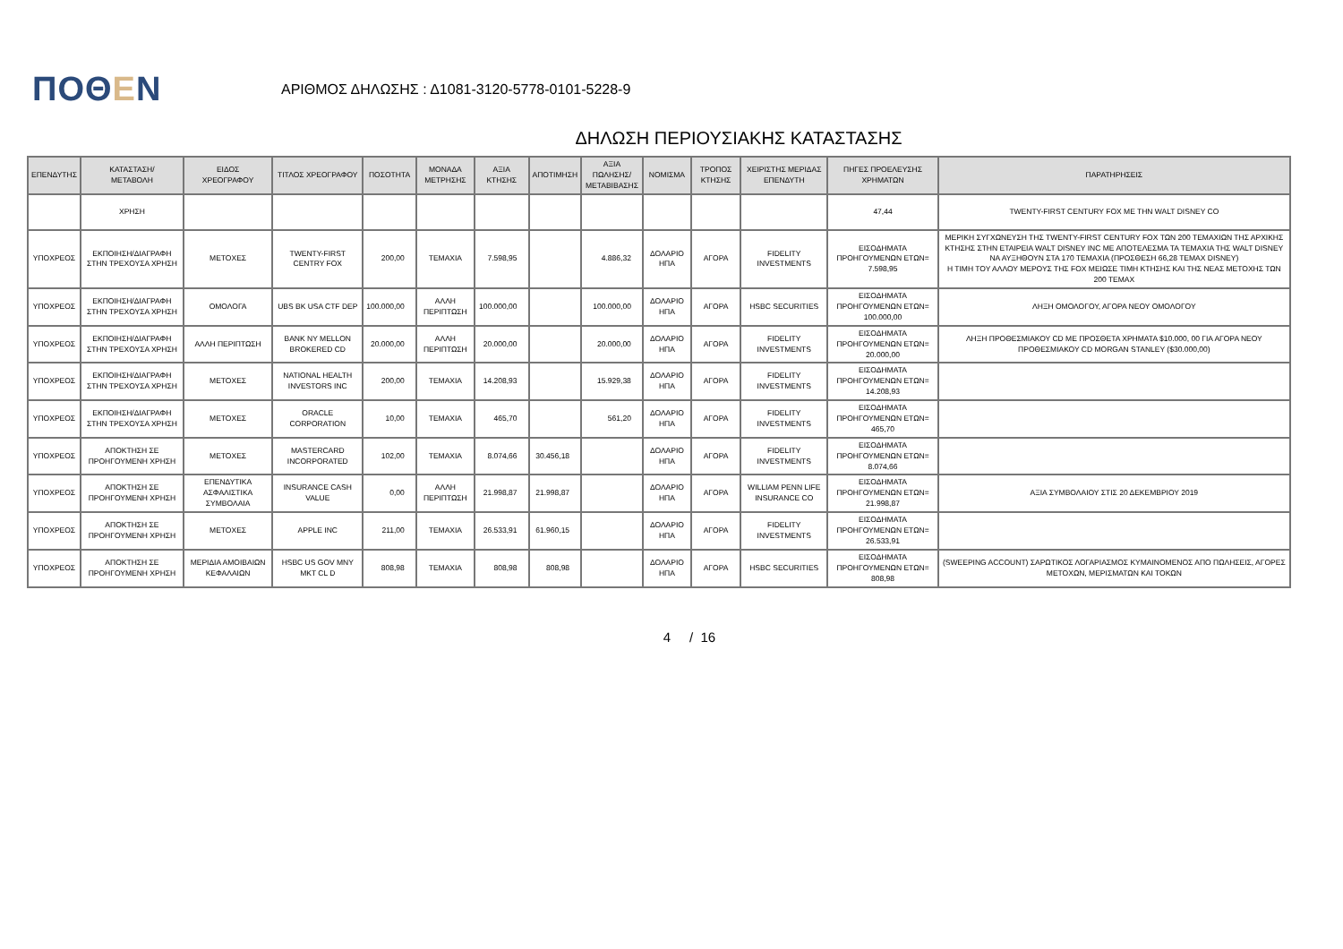ΠΟΘΕΝ
ΑΡΙΘΜΟΣ ΔΗΛΩΣΗΣ : Δ1081-3120-5778-0101-5228-9
ΔΗΛΩΣΗ ΠΕΡΙΟΥΣΙΑΚΗΣ ΚΑΤΑΣΤΑΣΗΣ
| ΕΠΕΝΔΥΤΗΣ | ΚΑΤΑΣΤΑΣΗ/ ΜΕΤΑΒΟΛΗ | ΕΙΔΟΣ ΧΡΕΟΓΡΑΦΟΥ | ΤΙΤΛΟΣ ΧΡΕΟΓΡΑΦΟΥ | ΠΟΣΟΤΗΤΑ | ΜΟΝΑΔΑ ΜΕΤΡΗΣΗΣ | ΑΞΙΑ ΚΤΗΣΗΣ | ΑΠΟΤΙΜΗΣΗ | ΑΞΙΑ ΠΩΛΗΣΗΣ/ ΜΕΤΑΒΙΒΑΣΗΣ | ΝΟΜΙΣΜΑ | ΤΡΟΠΟΣ ΚΤΗΣΗΣ | ΧΕΙΡΙΣΤΗΣ ΜΕΡΙΔΑΣ ΕΠΕΝΔΥΤΗ | ΠΗΓΕΣ ΠΡΟΕΛΕΥΣΗΣ ΧΡΗΜΑΤΩΝ | ΠΑΡΑΤΗΡΗΣΕΙΣ |
| --- | --- | --- | --- | --- | --- | --- | --- | --- | --- | --- | --- | --- | --- |
| | ΧΡΗΣΗ | | | | | | | | | | | 47,44 | TWENTY-FIRST CENTURY FOX ΜΕ ΤΗΝ WALT DISNEY CO |
| ΥΠΟΧΡΕΟΣ | ΕΚΠΟΙΗΣΗ/ΔΙΑΓΡΑΦΗ ΣΤΗΝ ΤΡΕΧΟΥΣΑ ΧΡΗΣΗ | ΜΕΤΟΧΕΣ | TWENTY-FIRST CENTRY FOX | 200,00 | ΤΕΜΑΧΙΑ | 7.598,95 | | 4.886,32 | ΔΟΛΑΡΙΟ ΗΠΑ | ΑΓΟΡΑ | FIDELITY INVESTMENTS | ΕΙΣΟΔΗΜΑΤΑ ΠΡΟΗΓΟΥΜΕΝΩΝ ΕΤΩΝ= 7.598,95 | ΜΕΡΙΚΗ ΣΥΓΧΩΝΕΥΣΗ ΤΗΣ TWENTY-FIRST CENTURY FOX ΤΩΝ 200 ΤΕΜΑΧΙΩΝ ΤΗΣ ΑΡΧΙΚΗΣ ΚΤΗΣΗΣ ΣΤΗΝ ΕΤΑΙΡΕΙΑ WALT DISNEY INC ΜΕ ΑΠΟΤΕΛΕΣΜΑ ΤΑ ΤΕΜΑΧΙΑ ΤΗΣ WALT DISNEY ΝΑ ΑΥΞΗΘΟΥΝ ΣΤΑ 170 ΤΕΜΑΧΙΑ (ΠΡΟΣΘΕΣΗ 66,28 ΤΕΜΑΧ DISNEY) Η ΤΙΜΗ ΤΟΥ ΑΛΛΟΥ ΜΕΡΟΥΣ ΤΗΣ FOX ΜΕΙΩΣΕ ΤΙΜΗ ΚΤΗΣΗΣ ΚΑΙ ΤΗΣ ΝΕΑΣ ΜΕΤΟΧΗΣ ΤΩΝ 200 ΤΕΜΑΧ |
| ΥΠΟΧΡΕΟΣ | ΕΚΠΟΙΗΣΗ/ΔΙΑΓΡΑΦΗ ΣΤΗΝ ΤΡΕΧΟΥΣΑ ΧΡΗΣΗ | ΟΜΟΛΟΓΑ | UBS BK USA CTF DEP | 100.000,00 | ΑΛΛΗ ΠΕΡΙΠΤΩΣΗ | 100.000,00 | | 100.000,00 | ΔΟΛΑΡΙΟ ΗΠΑ | ΑΓΟΡΑ | HSBC SECURITIES | ΕΙΣΟΔΗΜΑΤΑ ΠΡΟΗΓΟΥΜΕΝΩΝ ΕΤΩΝ= 100.000,00 | ΛΗΞΗ ΟΜΟΛΟΓΟΥ, ΑΓΟΡΑ ΝΕΟΥ ΟΜΟΛΟΓΟΥ |
| ΥΠΟΧΡΕΟΣ | ΕΚΠΟΙΗΣΗ/ΔΙΑΓΡΑΦΗ ΣΤΗΝ ΤΡΕΧΟΥΣΑ ΧΡΗΣΗ | ΑΛΛΗ ΠΕΡΙΠΤΩΣΗ | BANK NY MELLON BROKERED CD | 20.000,00 | ΑΛΛΗ ΠΕΡΙΠΤΩΣΗ | 20.000,00 | | 20.000,00 | ΔΟΛΑΡΙΟ ΗΠΑ | ΑΓΟΡΑ | FIDELITY INVESTMENTS | ΕΙΣΟΔΗΜΑΤΑ ΠΡΟΗΓΟΥΜΕΝΩΝ ΕΤΩΝ= 20.000,00 | ΛΗΞΗ ΠΡΟΘΕΣΜΙΑΚΟΥ CD ΜΕ ΠΡΟΣΘΕΤΑ ΧΡΗΜΑΤΑ $10.000, 00 ΓΙΑ ΑΓΟΡΑ ΝΕΟΥ ΠΡΟΘΕΣΜΙΑΚΟΥ CD MORGAN STANLEY ($30.000,00) |
| ΥΠΟΧΡΕΟΣ | ΕΚΠΟΙΗΣΗ/ΔΙΑΓΡΑΦΗ ΣΤΗΝ ΤΡΕΧΟΥΣΑ ΧΡΗΣΗ | ΜΕΤΟΧΕΣ | NATIONAL HEALTH INVESTORS INC | 200,00 | ΤΕΜΑΧΙΑ | 14.208,93 | | 15.929,38 | ΔΟΛΑΡΙΟ ΗΠΑ | ΑΓΟΡΑ | FIDELITY INVESTMENTS | ΕΙΣΟΔΗΜΑΤΑ ΠΡΟΗΓΟΥΜΕΝΩΝ ΕΤΩΝ= 14.208,93 | |
| ΥΠΟΧΡΕΟΣ | ΕΚΠΟΙΗΣΗ/ΔΙΑΓΡΑΦΗ ΣΤΗΝ ΤΡΕΧΟΥΣΑ ΧΡΗΣΗ | ΜΕΤΟΧΕΣ | ORACLE CORPORATION | 10,00 | ΤΕΜΑΧΙΑ | 465,70 | | 561,20 | ΔΟΛΑΡΙΟ ΗΠΑ | ΑΓΟΡΑ | FIDELITY INVESTMENTS | ΕΙΣΟΔΗΜΑΤΑ ΠΡΟΗΓΟΥΜΕΝΩΝ ΕΤΩΝ= 465,70 | |
| ΥΠΟΧΡΕΟΣ | ΑΠΟΚΤΗΣΗ ΣΕ ΠΡΟΗΓΟΥΜΕΝΗ ΧΡΗΣΗ | ΜΕΤΟΧΕΣ | MASTERCARD INCORPORATED | 102,00 | ΤΕΜΑΧΙΑ | 8.074,66 | 30.456,18 | | ΔΟΛΑΡΙΟ ΗΠΑ | ΑΓΟΡΑ | FIDELITY INVESTMENTS | ΕΙΣΟΔΗΜΑΤΑ ΠΡΟΗΓΟΥΜΕΝΩΝ ΕΤΩΝ= 8.074,66 | |
| ΥΠΟΧΡΕΟΣ | ΑΠΟΚΤΗΣΗ ΣΕ ΠΡΟΗΓΟΥΜΕΝΗ ΧΡΗΣΗ | ΕΠΕΝΔΥΤΙΚΑ ΑΣΦΑΛΙΣΤΙΚΑ ΣΥΜΒΟΛΑΙΑ | INSURANCE CASH VALUE | 0,00 | ΑΛΛΗ ΠΕΡΙΠΤΩΣΗ | 21.998,87 | 21.998,87 | | ΔΟΛΑΡΙΟ ΗΠΑ | ΑΓΟΡΑ | WILLIAM PENN LIFE INSURANCE CO | ΕΙΣΟΔΗΜΑΤΑ ΠΡΟΗΓΟΥΜΕΝΩΝ ΕΤΩΝ= 21.998,87 | ΑΞΙΑ ΣΥΜΒΟΛΑΙΟΥ ΣΤΙΣ 20 ΔΕΚΕΜΒΡΙΟΥ 2019 |
| ΥΠΟΧΡΕΟΣ | ΑΠΟΚΤΗΣΗ ΣΕ ΠΡΟΗΓΟΥΜΕΝΗ ΧΡΗΣΗ | ΜΕΤΟΧΕΣ | APPLE INC | 211,00 | ΤΕΜΑΧΙΑ | 26.533,91 | 61.960,15 | | ΔΟΛΑΡΙΟ ΗΠΑ | ΑΓΟΡΑ | FIDELITY INVESTMENTS | ΕΙΣΟΔΗΜΑΤΑ ΠΡΟΗΓΟΥΜΕΝΩΝ ΕΤΩΝ= 26.533,91 | |
| ΥΠΟΧΡΕΟΣ | ΑΠΟΚΤΗΣΗ ΣΕ ΠΡΟΗΓΟΥΜΕΝΗ ΧΡΗΣΗ | ΜΕΡΙΔΙΑ ΑΜΟΙΒΑΙΩΝ ΚΕΦΑΛΑΙΩΝ | HSBC US GOV MNY MKT CL D | 808,98 | ΤΕΜΑΧΙΑ | 808,98 | 808,98 | | ΔΟΛΑΡΙΟ ΗΠΑ | ΑΓΟΡΑ | HSBC SECURITIES | ΕΙΣΟΔΗΜΑΤΑ ΠΡΟΗΓΟΥΜΕΝΩΝ ΕΤΩΝ= 808,98 | (SWEEPING ACCOUNT) ΣΑΡΩΤΙΚΟΣ ΛΟΓΑΡΙΑΣΜΟΣ ΚΥΜΑΙΝΟΜΕΝΟΣ ΑΠΟ ΠΩΛΗΣΕΙΣ, ΑΓΟΡΕΣ ΜΕΤΟΧΩΝ, ΜΕΡΙΣΜΑΤΩΝ ΚΑΙ ΤΟΚΩΝ |
4 / 16